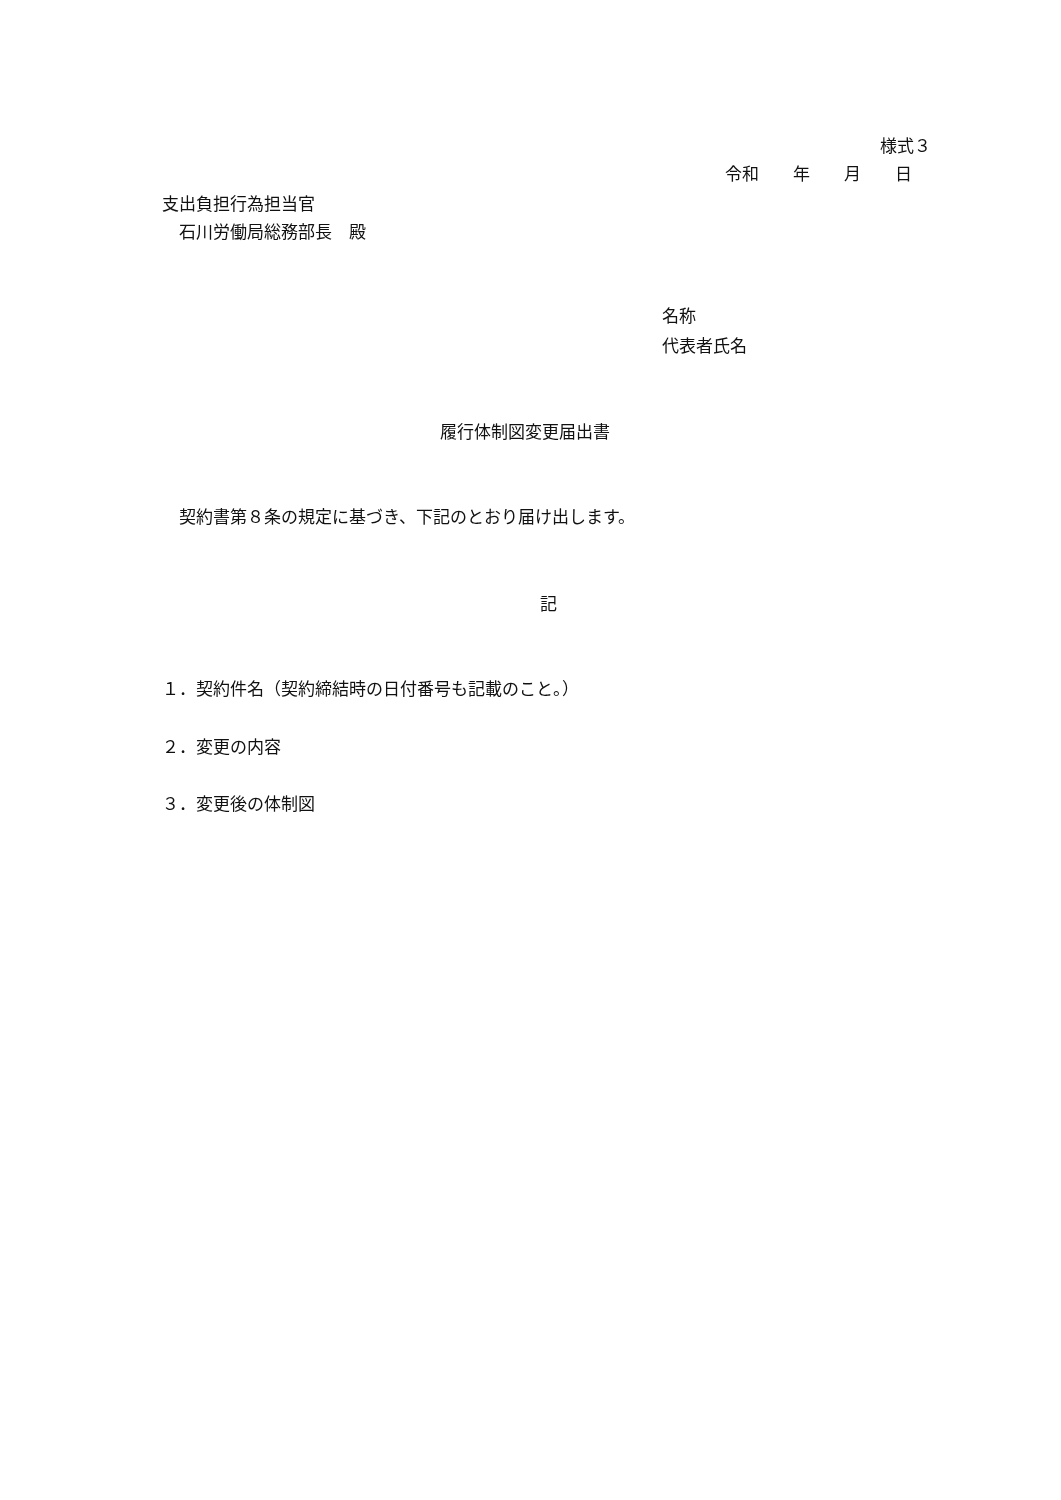様式３
令和　　年　　月　　日
支出負担行為担当官
　石川労働局総務部長　殿
名称
代表者氏名
履行体制図変更届出書
　契約書第８条の規定に基づき、下記のとおり届け出します。
記
１．契約件名（契約締結時の日付番号も記載のこと。）
２．変更の内容
３．変更後の体制図